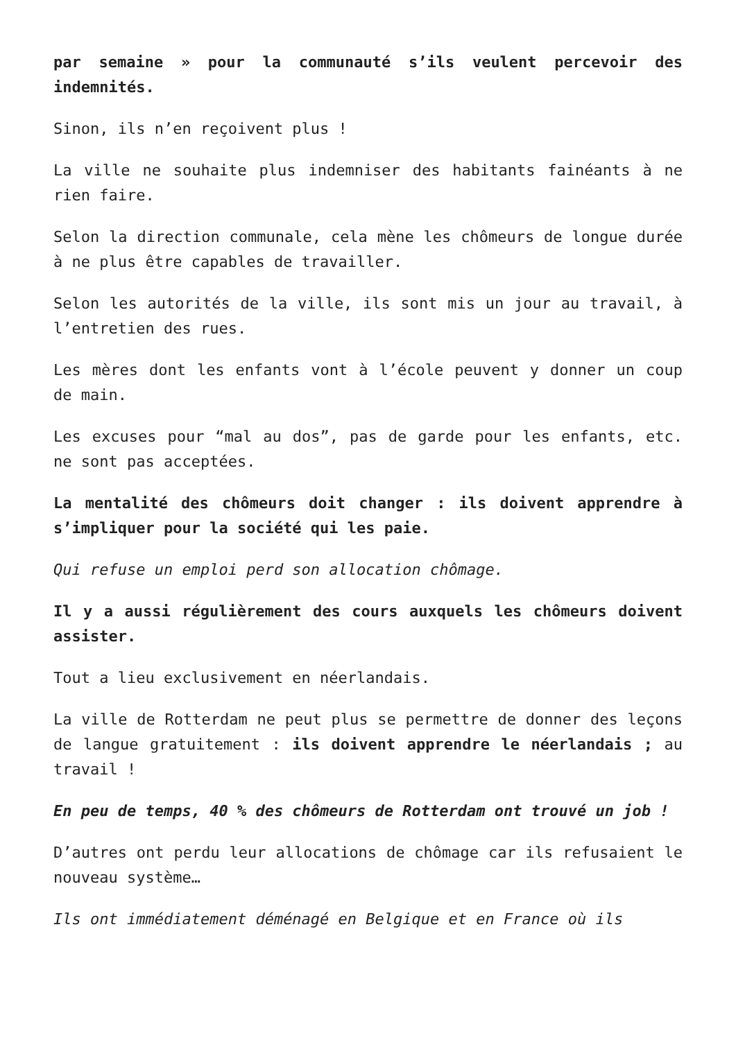par semaine » pour la communauté s’ils veulent percevoir des indemnités.
Sinon, ils n’en reçoivent plus !
La ville ne souhaite plus indemniser des habitants fainéants à ne rien faire.
Selon la direction communale, cela mène les chômeurs de longue durée à ne plus être capables de travailler.
Selon les autorités de la ville, ils sont mis un jour au travail, à l’entretien des rues.
Les mères dont les enfants vont à l’école peuvent y donner un coup de main.
Les excuses pour “mal au dos”, pas de garde pour les enfants, etc. ne sont pas acceptées.
La mentalité des chômeurs doit changer : ils doivent apprendre à s’impliquer pour la société qui les paie.
Qui refuse un emploi perd son allocation chômage.
Il y a aussi régulièrement des cours auxquels les chômeurs doivent assister.
Tout a lieu exclusivement en néerlandais.
La ville de Rotterdam ne peut plus se permettre de donner des leçons de langue gratuitement : ils doivent apprendre le néerlandais ; au travail !
En peu de temps, 40 % des chômeurs de Rotterdam ont trouvé un job !
D’autres ont perdu leur allocations de chômage car ils refusaient le nouveau système…
Ils ont immédiatement déménagé en Belgique et en France où ils